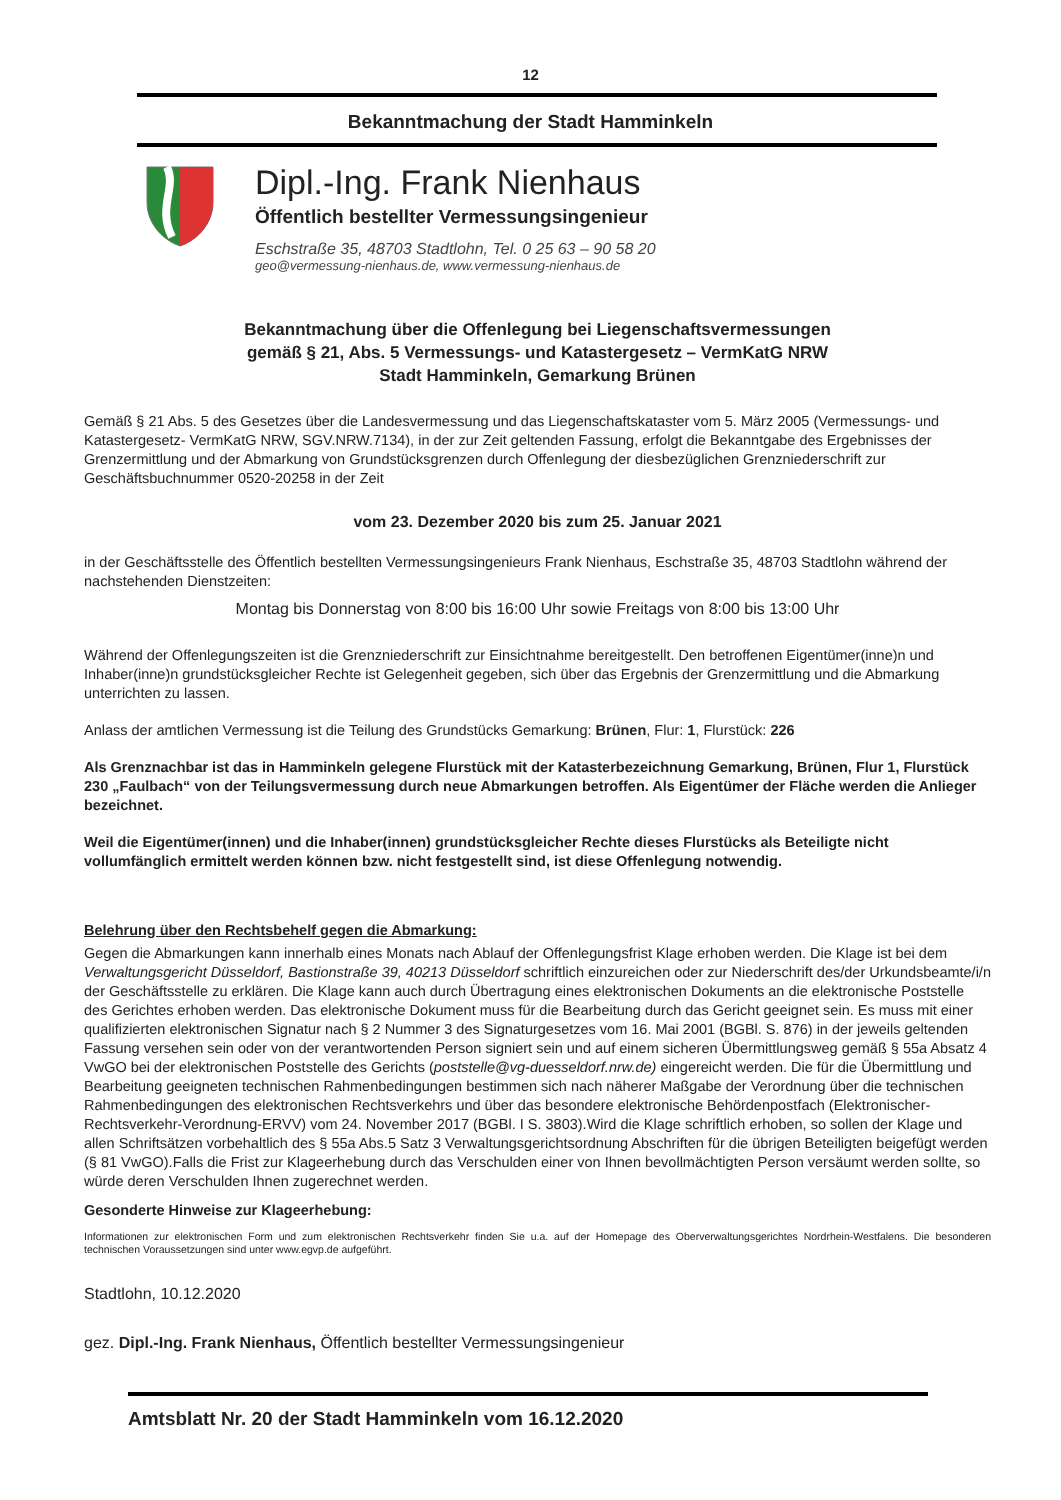12
Bekanntmachung der Stadt Hamminkeln
Dipl.-Ing. Frank Nienhaus
Öffentlich bestellter Vermessungsingenieur
Eschstraße 35, 48703 Stadtlohn, Tel. 0 25 63 – 90 58 20
geo@vermessung-nienhaus.de, www.vermessung-nienhaus.de
Bekanntmachung über die Offenlegung bei Liegenschaftsvermessungen
gemäß § 21, Abs. 5 Vermessungs- und Katastergesetz – VermKatG NRW
Stadt Hamminkeln, Gemarkung Brünen
Gemäß § 21 Abs. 5 des Gesetzes über die Landesvermessung und das Liegenschaftskataster vom 5. März 2005 (Vermessungs- und Katastergesetz- VermKatG NRW, SGV.NRW.7134), in der zur Zeit geltenden Fassung, erfolgt die Bekanntgabe des Ergebnisses der Grenzermittlung und der Abmarkung von Grundstücksgrenzen durch Offenlegung der diesbezüglichen Grenzniederschrift zur Geschäftsbuchnummer 0520-20258 in der Zeit
vom 23. Dezember 2020 bis zum 25. Januar 2021
in der Geschäftsstelle des Öffentlich bestellten Vermessungsingenieurs Frank Nienhaus, Eschstraße 35, 48703 Stadtlohn während der nachstehenden Dienstzeiten:
Montag bis Donnerstag von 8:00 bis 16:00 Uhr sowie Freitags von 8:00 bis 13:00 Uhr
Während der Offenlegungszeiten ist die Grenzniederschrift zur Einsichtnahme bereitgestellt. Den betroffenen Eigentümer(inne)n und Inhaber(inne)n grundstücksgleicher Rechte ist Gelegenheit gegeben, sich über das Ergebnis der Grenzermittlung und die Abmarkung unterrichten zu lassen.
Anlass der amtlichen Vermessung ist die Teilung des Grundstücks Gemarkung: Brünen, Flur: 1, Flurstück: 226
Als Grenznachbar ist das in Hamminkeln gelegene Flurstück mit der Katasterbezeichnung Gemarkung, Brünen, Flur 1, Flurstück 230 „Faulbach“ von der Teilungsvermessung durch neue Abmarkungen betroffen. Als Eigentümer der Fläche werden die Anlieger bezeichnet.
Weil die Eigentümer(innen) und die Inhaber(innen) grundstücksgleicher Rechte dieses Flurstücks als Beteiligte nicht vollumfänglich ermittelt werden können bzw. nicht festgestellt sind, ist diese Offenlegung notwendig.
Belehrung über den Rechtsbehelf gegen die Abmarkung:
Gegen die Abmarkungen kann innerhalb eines Monats nach Ablauf der Offenlegungsfrist Klage erhoben werden. Die Klage ist bei dem Verwaltungsgericht Düsseldorf, Bastionstraße 39, 40213 Düsseldorf schriftlich einzureichen oder zur Niederschrift des/der Urkundsbeamte/i/n der Geschäftsstelle zu erklären. Die Klage kann auch durch Übertragung eines elektronischen Dokuments an die elektronische Poststelle des Gerichtes erhoben werden. Das elektronische Dokument muss für die Bearbeitung durch das Gericht geeignet sein. Es muss mit einer qualifizierten elektronischen Signatur nach § 2 Nummer 3 des Signaturgesetzes vom 16. Mai 2001 (BGBl. S. 876) in der jeweils geltenden Fassung versehen sein oder von der verantwortenden Person signiert sein und auf einem sicheren Übermittlungsweg gemäß § 55a Absatz 4 VwGO bei der elektronischen Poststelle des Gerichts (poststelle@vg-duesseldorf.nrw.de) eingereicht werden. Die für die Übermittlung und Bearbeitung geeigneten technischen Rahmenbedingungen bestimmen sich nach näherer Maßgabe der Verordnung über die technischen Rahmenbedingungen des elektronischen Rechtsverkehrs und über das besondere elektronische Behördenpostfach (Elektronischer-Rechtsverkehr-Verordnung-ERVV) vom 24. November 2017 (BGBl. I S. 3803).Wird die Klage schriftlich erhoben, so sollen der Klage und allen Schriftsätzen vorbehaltlich des § 55a Abs.5 Satz 3 Verwaltungsgerichtsordnung Abschriften für die übrigen Beteiligten beigefügt werden (§ 81 VwGO).Falls die Frist zur Klageerhebung durch das Verschulden einer von Ihnen bevollmächtigten Person versäumt werden sollte, so würde deren Verschulden Ihnen zugerechnet werden.
Gesonderte Hinweise zur Klageerhebung:
Informationen zur elektronischen Form und zum elektronischen Rechtsverkehr finden Sie u.a. auf der Homepage des Oberverwaltungsgerichtes Nordrhein-Westfalens. Die besonderen technischen Voraussetzungen sind unter www.egvp.de aufgeführt.
Stadtlohn, 10.12.2020
gez. Dipl.-Ing. Frank Nienhaus, Öffentlich bestellter Vermessungsingenieur
Amtsblatt Nr. 20 der Stadt Hamminkeln vom 16.12.2020